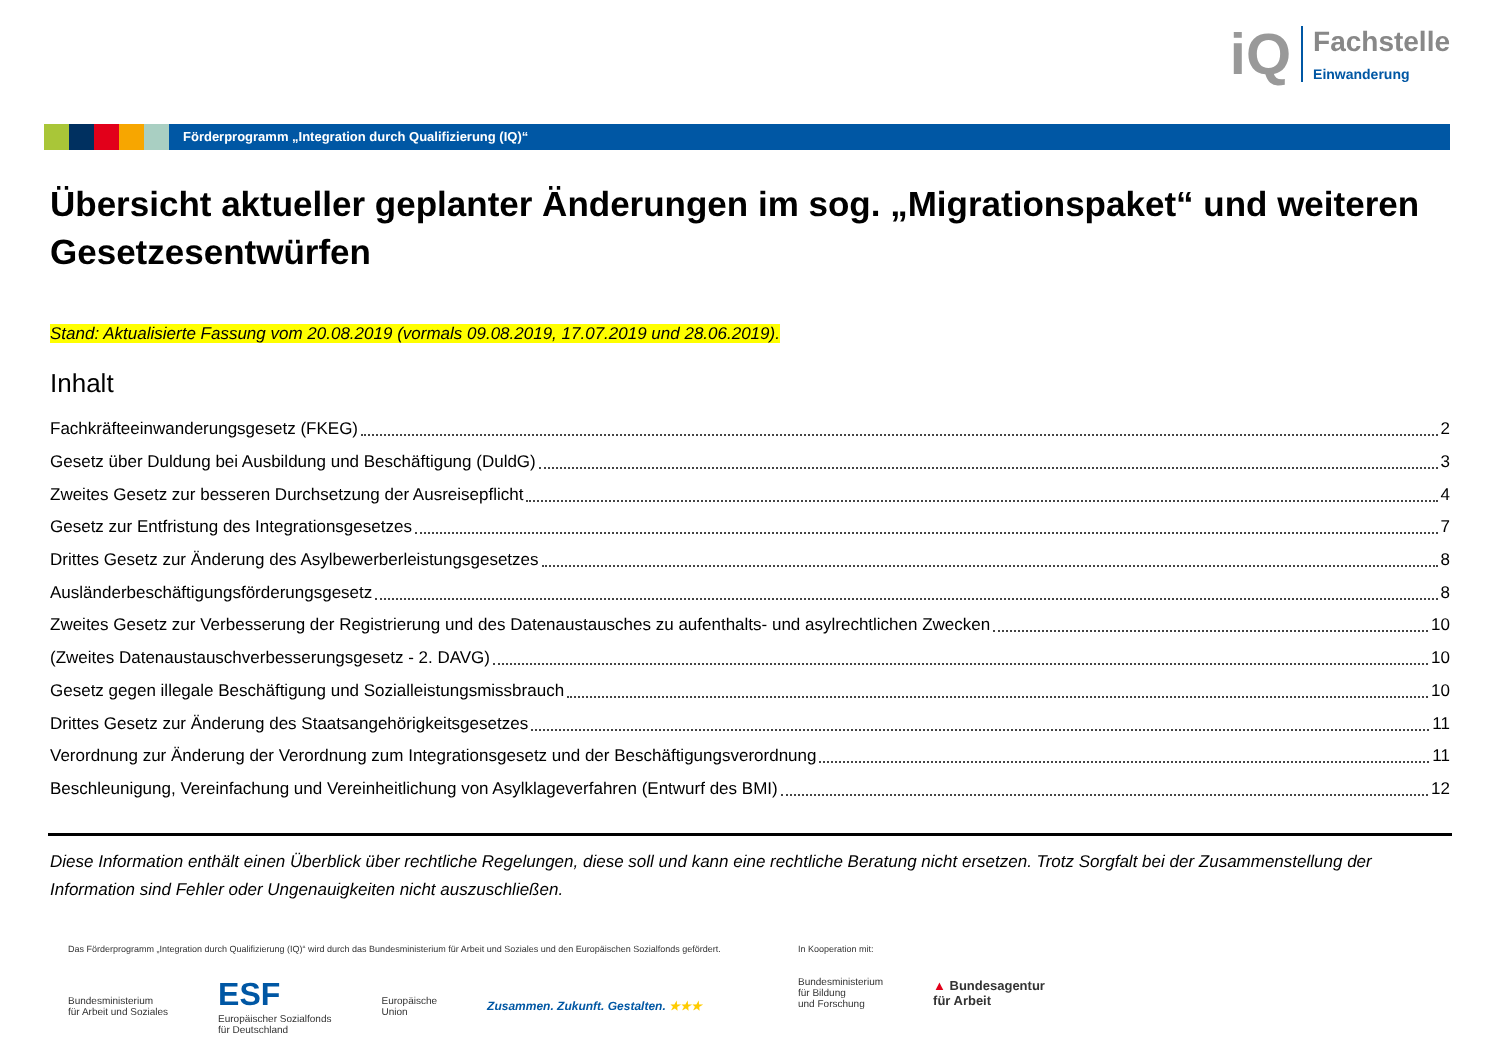iQ
Fachstelle
Einwanderung
Förderprogramm „Integration durch Qualifizierung (IQ)“
Übersicht aktueller geplanter Änderungen im sog. „Migrationspaket“ und weiteren Gesetzesentwürfen
Stand: Aktualisierte Fassung vom 20.08.2019 (vormals 09.08.2019, 17.07.2019 und 28.06.2019).
Inhalt
Fachkräfteeinwanderungsgesetz (FKEG) 2
Gesetz über Duldung bei Ausbildung und Beschäftigung (DuldG) 3
Zweites Gesetz zur besseren Durchsetzung der Ausreisepflicht 4
Gesetz zur Entfristung des Integrationsgesetzes 7
Drittes Gesetz zur Änderung des Asylbewerberleistungsgesetzes 8
Ausländerbeschäftigungsförderungsgesetz 8
Zweites Gesetz zur Verbesserung der Registrierung und des Datenaustausches zu aufenthalts- und asylrechtlichen Zwecken 10
(Zweites Datenaustauschverbesserungsgesetz - 2. DAVG) 10
Gesetz gegen illegale Beschäftigung und Sozialleistungsmissbrauch 10
Drittes Gesetz zur Änderung des Staatsangehörigkeitsgesetzes 11
Verordnung zur Änderung der Verordnung zum Integrationsgesetz und der Beschäftigungsverordnung 11
Beschleunigung, Vereinfachung und Vereinheitlichung von Asylklageverfahren (Entwurf des BMI) 12
Diese Information enthält einen Überblick über rechtliche Regelungen, diese soll und kann eine rechtliche Beratung nicht ersetzen. Trotz Sorgfalt bei der Zusammenstellung der Information sind Fehler oder Ungenauigkeiten nicht auszuschließen.
Das Förderprogramm „Integration durch Qualifizierung (IQ)“ wird durch das Bundesministerium für Arbeit und Soziales und den Europäischen Sozialfonds gefördert.
Bundesministerium
für Arbeit und Soziales
ESF
Europäischer Sozialfonds
für Deutschland
Europäische
Union
Zusammen. Zukunft. Gestalten. ★★★
In Kooperation mit:
Bundesministerium
für Bildung
und Forschung
▲ Bundesagentur
für Arbeit